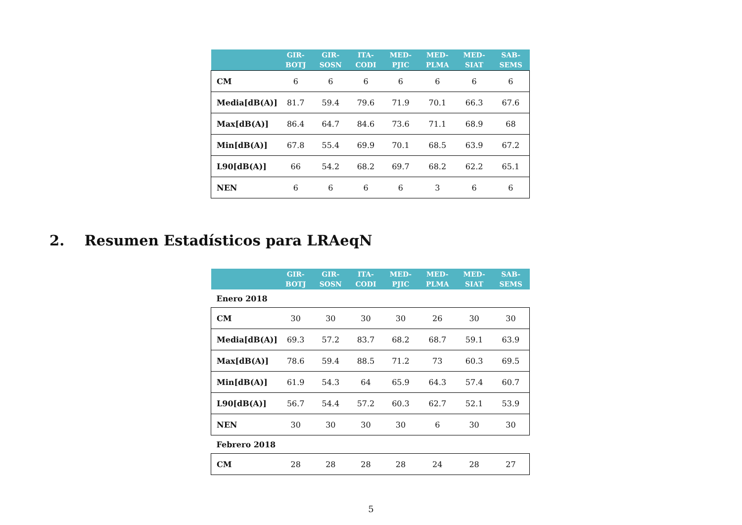| | GIR- BOTJ | GIR- SOSN | ITA- CODI | MED- PJIC | MED- PLMA | MED- SIAT | SAB- SEMS |
| --- | --- | --- | --- | --- | --- | --- | --- |
| CM | 6 | 6 | 6 | 6 | 6 | 6 | 6 |
| Media[dB(A)] | 81.7 | 59.4 | 79.6 | 71.9 | 70.1 | 66.3 | 67.6 |
| Max[dB(A)] | 86.4 | 64.7 | 84.6 | 73.6 | 71.1 | 68.9 | 68 |
| Min[dB(A)] | 67.8 | 55.4 | 69.9 | 70.1 | 68.5 | 63.9 | 67.2 |
| L90[dB(A)] | 66 | 54.2 | 68.2 | 69.7 | 68.2 | 62.2 | 65.1 |
| NEN | 6 | 6 | 6 | 6 | 3 | 6 | 6 |
2. Resumen Estadísticos para LRAeqN
| | GIR- BOTJ | GIR- SOSN | ITA- CODI | MED- PJIC | MED- PLMA | MED- SIAT | SAB- SEMS |
| --- | --- | --- | --- | --- | --- | --- | --- |
| Enero 2018 | | | | | | | |
| CM | 30 | 30 | 30 | 30 | 26 | 30 | 30 |
| Media[dB(A)] | 69.3 | 57.2 | 83.7 | 68.2 | 68.7 | 59.1 | 63.9 |
| Max[dB(A)] | 78.6 | 59.4 | 88.5 | 71.2 | 73 | 60.3 | 69.5 |
| Min[dB(A)] | 61.9 | 54.3 | 64 | 65.9 | 64.3 | 57.4 | 60.7 |
| L90[dB(A)] | 56.7 | 54.4 | 57.2 | 60.3 | 62.7 | 52.1 | 53.9 |
| NEN | 30 | 30 | 30 | 30 | 6 | 30 | 30 |
| Febrero 2018 | | | | | | | |
| CM | 28 | 28 | 28 | 28 | 24 | 28 | 27 |
5